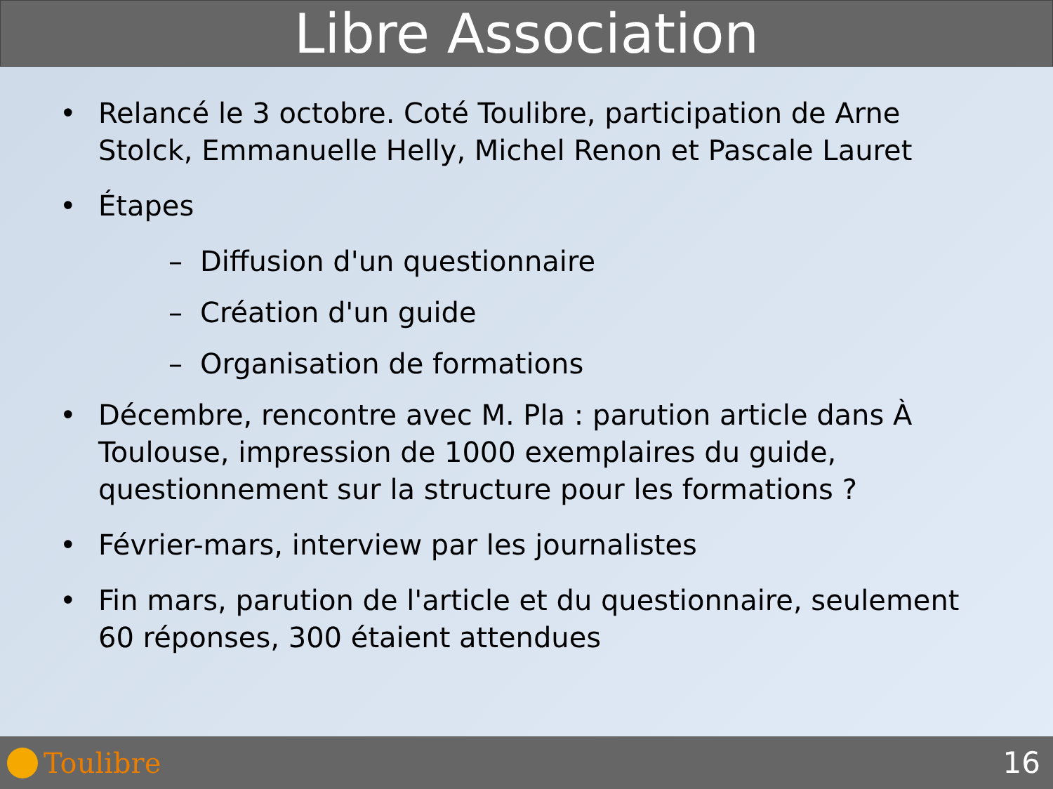Libre Association
• Relancé le 3 octobre. Coté Toulibre, participation de Arne Stolck, Emmanuelle Helly, Michel Renon et Pascale Lauret
• Étapes
– Diffusion d'un questionnaire
– Création d'un guide
– Organisation de formations
• Décembre, rencontre avec M. Pla : parution article dans À Toulouse, impression de 1000 exemplaires du guide, questionnement sur la structure pour les formations ?
• Février-mars, interview par les journalistes
• Fin mars, parution de l'article et du questionnaire, seulement 60 réponses, 300 étaient attendues
Toulibre 16